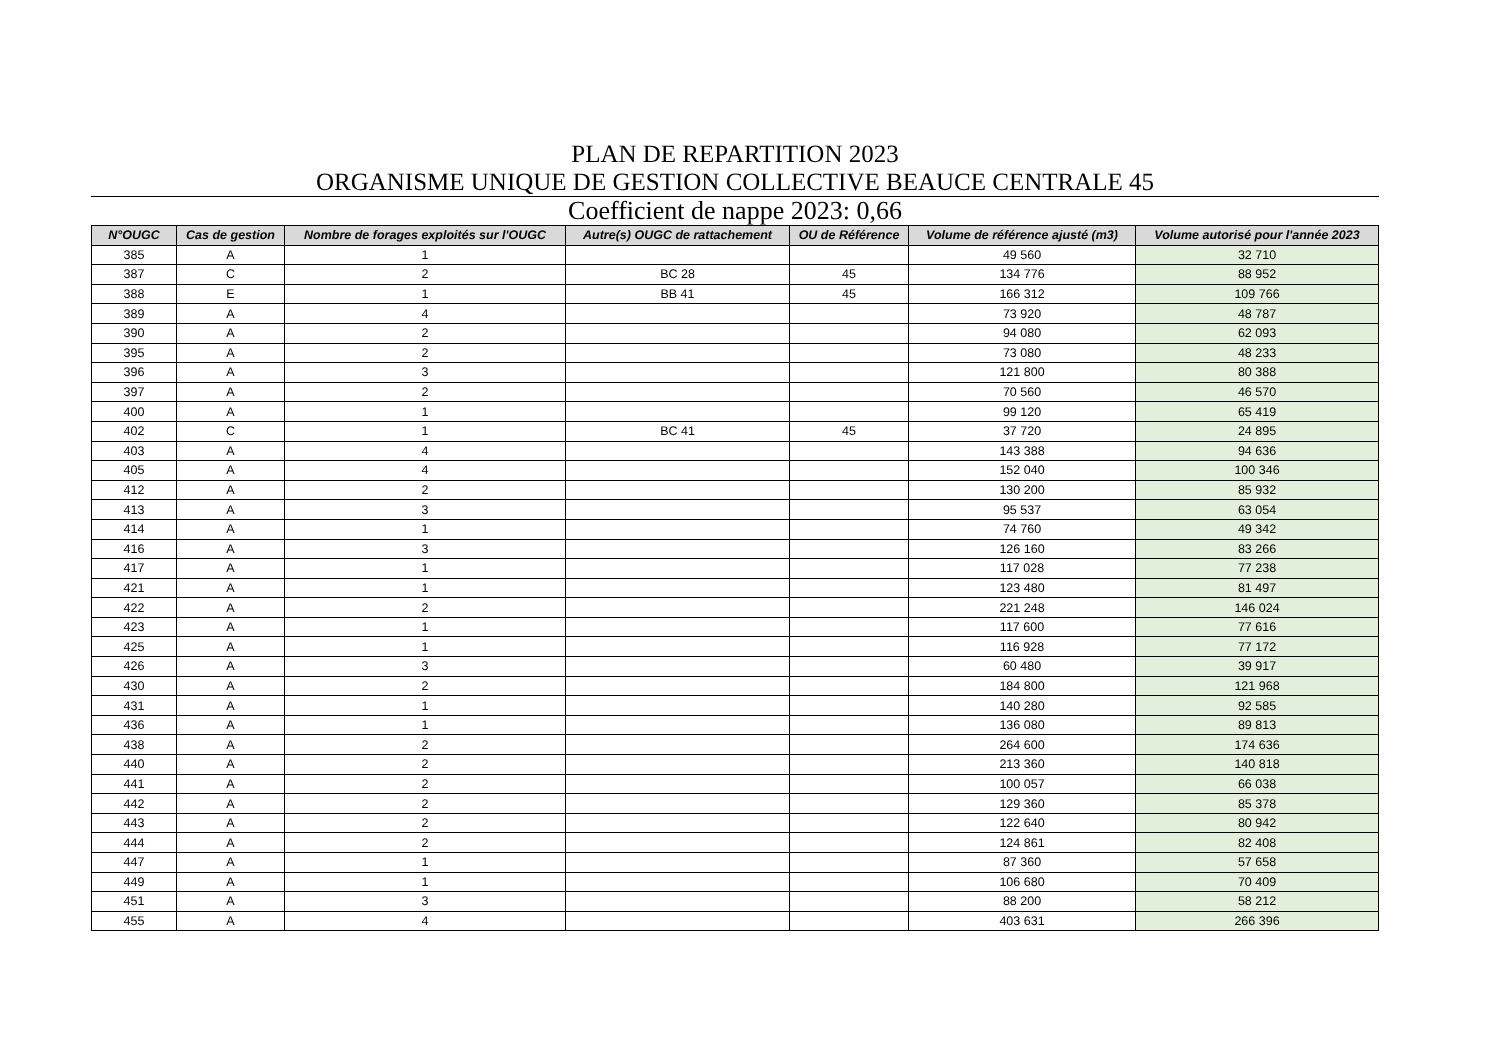PLAN DE REPARTITION 2023
ORGANISME UNIQUE DE GESTION COLLECTIVE BEAUCE CENTRALE 45
Coefficient de nappe 2023: 0,66
| N°OUGC | Cas de gestion | Nombre de forages exploités sur l'OUGC | Autre(s) OUGC de rattachement | OU de Référence | Volume de référence ajusté (m3) | Volume autorisé pour l'année 2023 |
| --- | --- | --- | --- | --- | --- | --- |
| 385 | A | 1 | | | 49 560 | 32 710 |
| 387 | C | 2 | BC 28 | 45 | 134 776 | 88 952 |
| 388 | E | 1 | BB 41 | 45 | 166 312 | 109 766 |
| 389 | A | 4 | | | 73 920 | 48 787 |
| 390 | A | 2 | | | 94 080 | 62 093 |
| 395 | A | 2 | | | 73 080 | 48 233 |
| 396 | A | 3 | | | 121 800 | 80 388 |
| 397 | A | 2 | | | 70 560 | 46 570 |
| 400 | A | 1 | | | 99 120 | 65 419 |
| 402 | C | 1 | BC 41 | 45 | 37 720 | 24 895 |
| 403 | A | 4 | | | 143 388 | 94 636 |
| 405 | A | 4 | | | 152 040 | 100 346 |
| 412 | A | 2 | | | 130 200 | 85 932 |
| 413 | A | 3 | | | 95 537 | 63 054 |
| 414 | A | 1 | | | 74 760 | 49 342 |
| 416 | A | 3 | | | 126 160 | 83 266 |
| 417 | A | 1 | | | 117 028 | 77 238 |
| 421 | A | 1 | | | 123 480 | 81 497 |
| 422 | A | 2 | | | 221 248 | 146 024 |
| 423 | A | 1 | | | 117 600 | 77 616 |
| 425 | A | 1 | | | 116 928 | 77 172 |
| 426 | A | 3 | | | 60 480 | 39 917 |
| 430 | A | 2 | | | 184 800 | 121 968 |
| 431 | A | 1 | | | 140 280 | 92 585 |
| 436 | A | 1 | | | 136 080 | 89 813 |
| 438 | A | 2 | | | 264 600 | 174 636 |
| 440 | A | 2 | | | 213 360 | 140 818 |
| 441 | A | 2 | | | 100 057 | 66 038 |
| 442 | A | 2 | | | 129 360 | 85 378 |
| 443 | A | 2 | | | 122 640 | 80 942 |
| 444 | A | 2 | | | 124 861 | 82 408 |
| 447 | A | 1 | | | 87 360 | 57 658 |
| 449 | A | 1 | | | 106 680 | 70 409 |
| 451 | A | 3 | | | 88 200 | 58 212 |
| 455 | A | 4 | | | 403 631 | 266 396 |